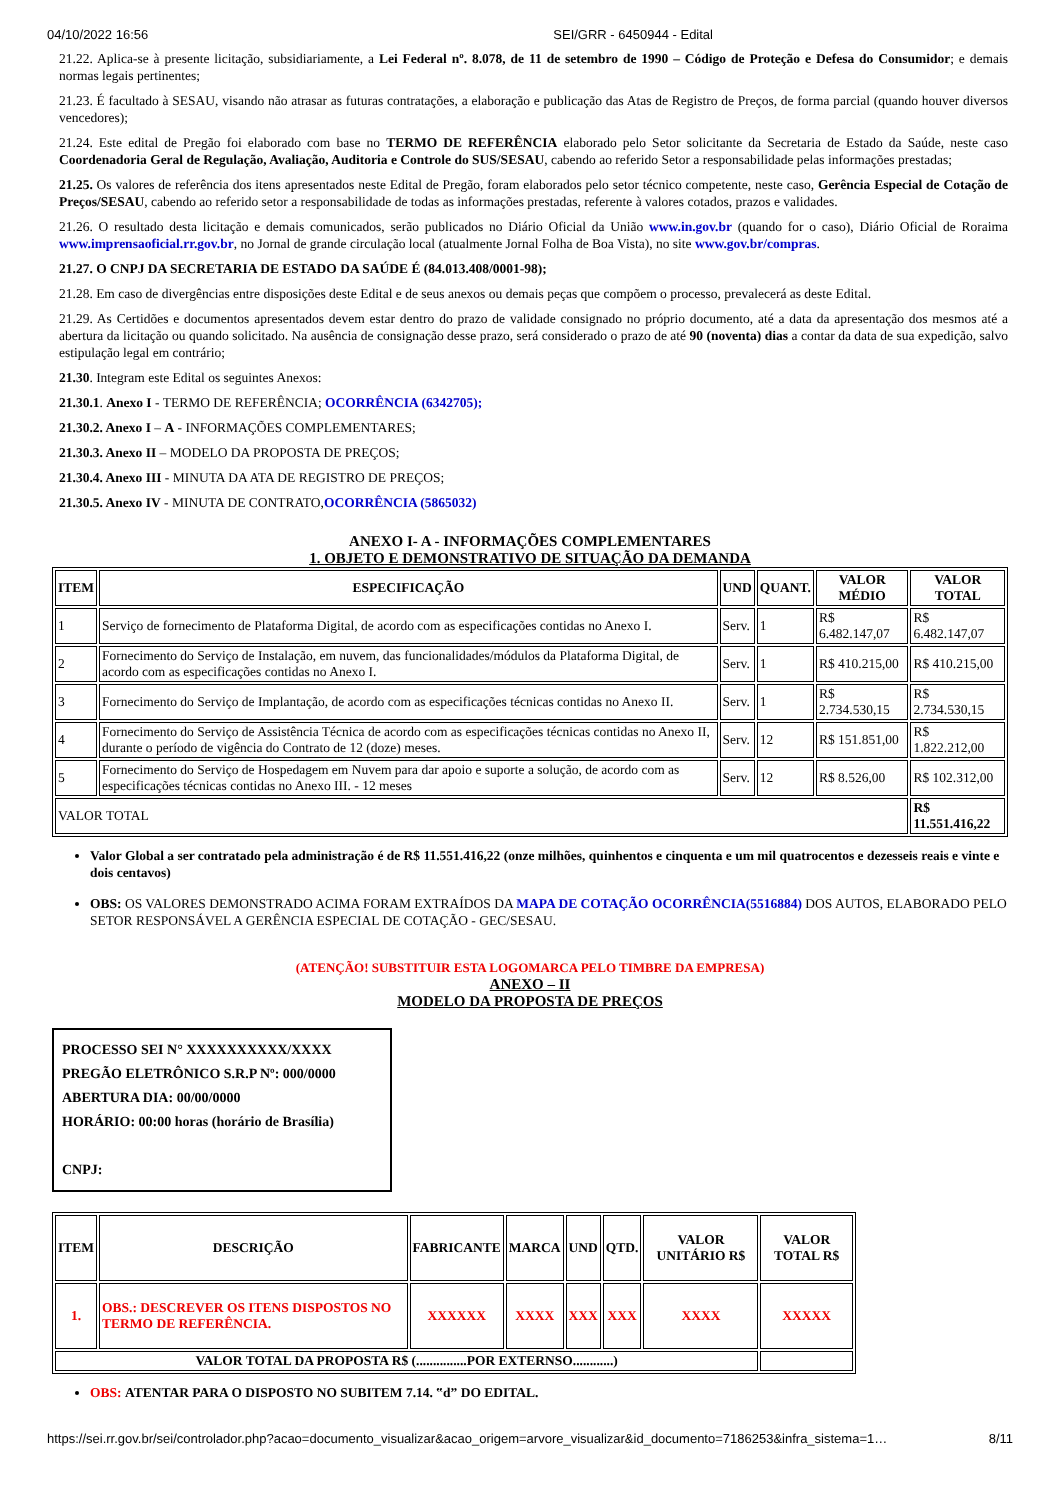04/10/2022 16:56 SEI/GRR - 6450944 - Edital
21.22. Aplica-se à presente licitação, subsidiariamente, a Lei Federal nº. 8.078, de 11 de setembro de 1990 – Código de Proteção e Defesa do Consumidor; e demais normas legais pertinentes;
21.23. É facultado à SESAU, visando não atrasar as futuras contratações, a elaboração e publicação das Atas de Registro de Preços, de forma parcial (quando houver diversos vencedores);
21.24. Este edital de Pregão foi elaborado com base no TERMO DE REFERÊNCIA elaborado pelo Setor solicitante da Secretaria de Estado da Saúde, neste caso Coordenadoria Geral de Regulação, Avaliação, Auditoria e Controle do SUS/SESAU, cabendo ao referido Setor a responsabilidade pelas informações prestadas;
21.25. Os valores de referência dos itens apresentados neste Edital de Pregão, foram elaborados pelo setor técnico competente, neste caso, Gerência Especial de Cotação de Preços/SESAU, cabendo ao referido setor a responsabilidade de todas as informações prestadas, referente à valores cotados, prazos e validades.
21.26. O resultado desta licitação e demais comunicados, serão publicados no Diário Oficial da União www.in.gov.br (quando for o caso), Diário Oficial de Roraima www.imprensaoficial.rr.gov.br, no Jornal de grande circulação local (atualmente Jornal Folha de Boa Vista), no site www.gov.br/compras.
21.27. O CNPJ DA SECRETARIA DE ESTADO DA SAÚDE É (84.013.408/0001-98);
21.28. Em caso de divergências entre disposições deste Edital e de seus anexos ou demais peças que compõem o processo, prevalecerá as deste Edital.
21.29. As Certidões e documentos apresentados devem estar dentro do prazo de validade consignado no próprio documento, até a data da apresentação dos mesmos até a abertura da licitação ou quando solicitado. Na ausência de consignação desse prazo, será considerado o prazo de até 90 (noventa) dias a contar da data de sua expedição, salvo estipulação legal em contrário;
21.30. Integram este Edital os seguintes Anexos:
21.30.1. Anexo I - TERMO DE REFERÊNCIA; OCORRÊNCIA (6342705);
21.30.2. Anexo I – A - INFORMAÇÕES COMPLEMENTARES;
21.30.3. Anexo II – MODELO DA PROPOSTA DE PREÇOS;
21.30.4. Anexo III - MINUTA DA ATA DE REGISTRO DE PREÇOS;
21.30.5. Anexo IV - MINUTA DE CONTRATO,OCORRÊNCIA (5865032)
ANEXO I- A - INFORMAÇÕES COMPLEMENTARES
1. OBJETO E DEMONSTRATIVO DE SITUAÇÃO DA DEMANDA
| ITEM | ESPECIFICAÇÃO | UND | QUANT. | VALOR MÉDIO | VALOR TOTAL |
| --- | --- | --- | --- | --- | --- |
| 1 | Serviço de fornecimento de Plataforma Digital, de acordo com as especificações contidas no Anexo I. | Serv. | 1 | R$ 6.482.147,07 | R$ 6.482.147,07 |
| 2 | Fornecimento do Serviço de Instalação, em nuvem, das funcionalidades/módulos da Plataforma Digital, de acordo com as especificações contidas no Anexo I. | Serv. | 1 | R$ 410.215,00 | R$ 410.215,00 |
| 3 | Fornecimento do Serviço de Implantação, de acordo com as especificações técnicas contidas no Anexo II. | Serv. | 1 | R$ 2.734.530,15 | R$ 2.734.530,15 |
| 4 | Fornecimento do Serviço de Assistência Técnica de acordo com as especificações técnicas contidas no Anexo II, durante o período de vigência do Contrato de 12 (doze) meses. | Serv. | 12 | R$ 151.851,00 | R$ 1.822.212,00 |
| 5 | Fornecimento do Serviço de Hospedagem em Nuvem para dar apoio e suporte a solução, de acordo com as especificações técnicas contidas no Anexo III. - 12 meses | Serv. | 12 | R$ 8.526,00 | R$ 102.312,00 |
| VALOR TOTAL | | | | | R$ 11.551.416,22 |
Valor Global a ser contratado pela administração é de R$ 11.551.416,22 (onze milhões, quinhentos e cinquenta e um mil quatrocentos e dezesseis reais e vinte e dois centavos)
OBS: OS VALORES DEMONSTRADO ACIMA FORAM EXTRAÍDOS DA MAPA DE COTAÇÃO OCORRÊNCIA(5516884) DOS AUTOS, ELABORADO PELO SETOR RESPONSÁVEL A GERÊNCIA ESPECIAL DE COTAÇÃO - GEC/SESAU.
(ATENÇÃO! SUBSTITUIR ESTA LOGOMARCA PELO TIMBRE DA EMPRESA)
ANEXO – II
MODELO DA PROPOSTA DE PREÇOS
PROCESSO SEI N° XXXXXXXXXX/XXXX
PREGÃO ELETRÔNICO S.R.P Nº: 000/0000
ABERTURA DIA: 00/00/0000
HORÁRIO: 00:00 horas (horário de Brasília)
CNPJ:
| ITEM | DESCRIÇÃO | FABRICANTE | MARCA | UND | QTD. | VALOR UNITÁRIO R$ | VALOR TOTAL R$ |
| --- | --- | --- | --- | --- | --- | --- | --- |
| 1. | OBS.: DESCREVER OS ITENS DISPOSTOS NO TERMO DE REFERÊNCIA. | XXXXXX | XXXX | XXX | XXX | XXXX | XXXXX |
| VALOR TOTAL DA PROPOSTA R$ (...............POR EXTERNSO............) | | | | | | | |
OBS: ATENTAR PARA O DISPOSTO NO SUBITEM 7.14. ‟d” DO EDITAL.
https://sei.rr.gov.br/sei/controlador.php?acao=documento_visualizar&acao_origem=arvore_visualizar&id_documento=7186253&infra_sistema=1… 8/11